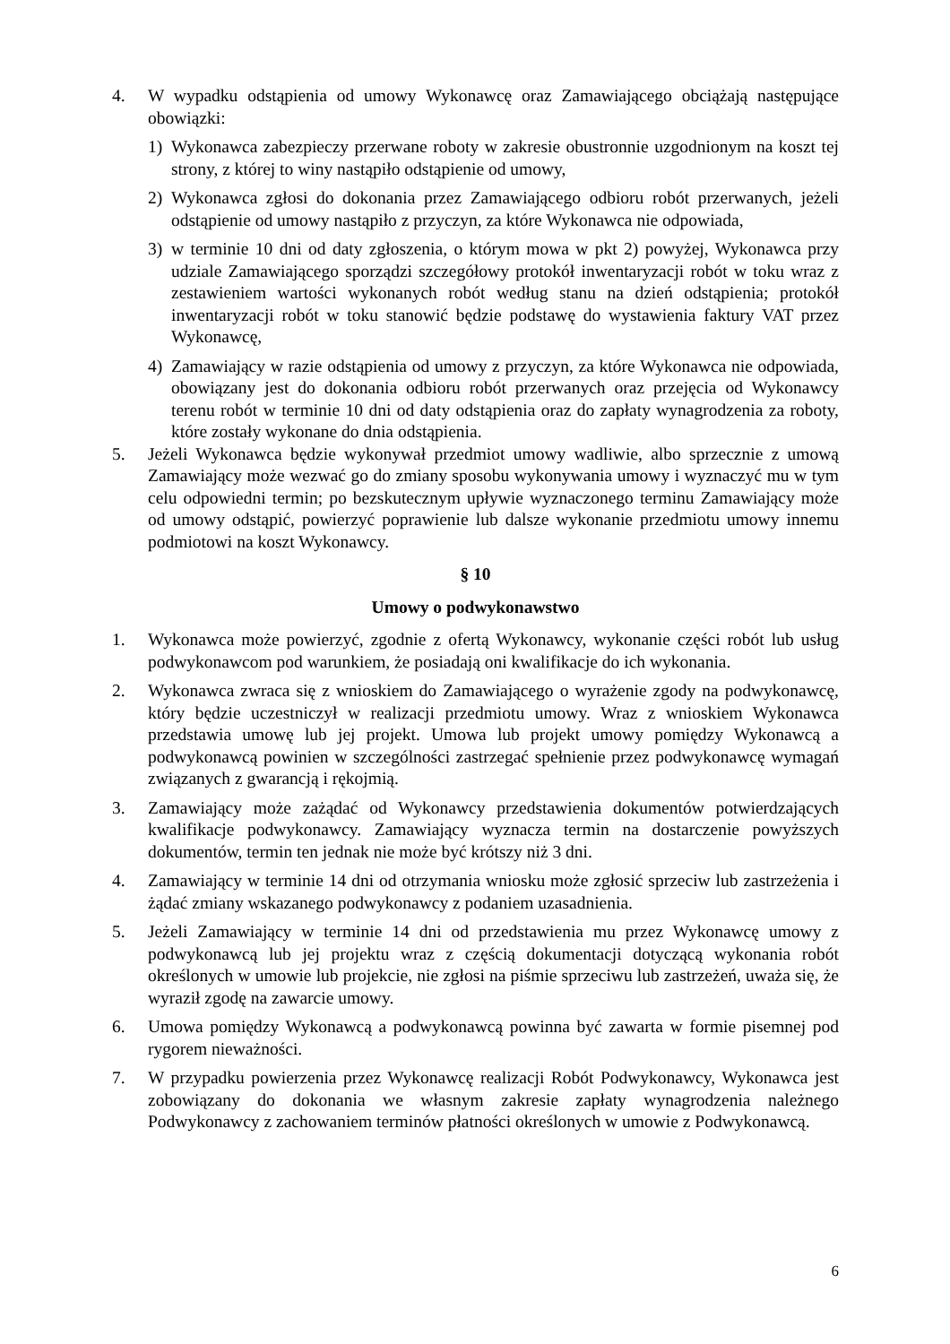4. W wypadku odstąpienia od umowy Wykonawcę oraz Zamawiającego obciążają następujące obowiązki:
1) Wykonawca zabezpieczy przerwane roboty w zakresie obustronnie uzgodnionym na koszt tej strony, z której to winy nastąpiło odstąpienie od umowy,
2) Wykonawca zgłosi do dokonania przez Zamawiającego odbioru robót przerwanych, jeżeli odstąpienie od umowy nastąpiło z przyczyn, za które Wykonawca nie odpowiada,
3) w terminie 10 dni od daty zgłoszenia, o którym mowa w pkt 2) powyżej, Wykonawca przy udziale Zamawiającego sporządzi szczegółowy protokół inwentaryzacji robót w toku wraz z zestawieniem wartości wykonanych robót według stanu na dzień odstąpienia; protokół inwentaryzacji robót w toku stanowić będzie podstawę do wystawienia faktury VAT przez Wykonawcę,
4) Zamawiający w razie odstąpienia od umowy z przyczyn, za które Wykonawca nie odpowiada, obowiązany jest do dokonania odbioru robót przerwanych oraz przejęcia od Wykonawcy terenu robót w terminie 10 dni od daty odstąpienia oraz do zapłaty wynagrodzenia za roboty, które zostały wykonane do dnia odstąpienia.
5. Jeżeli Wykonawca będzie wykonywał przedmiot umowy wadliwie, albo sprzecznie z umową Zamawiający może wezwać go do zmiany sposobu wykonywania umowy i wyznaczyć mu w tym celu odpowiedni termin; po bezskutecznym upływie wyznaczonego terminu Zamawiający może od umowy odstąpić, powierzyć poprawienie lub dalsze wykonanie przedmiotu umowy innemu podmiotowi na koszt Wykonawcy.
§ 10
Umowy o podwykonawstwo
1. Wykonawca może powierzyć, zgodnie z ofertą Wykonawcy, wykonanie części robót lub usług podwykonawcom pod warunkiem, że posiadają oni kwalifikacje do ich wykonania.
2. Wykonawca zwraca się z wnioskiem do Zamawiającego o wyrażenie zgody na podwykonawcę, który będzie uczestniczył w realizacji przedmiotu umowy. Wraz z wnioskiem Wykonawca przedstawia umowę lub jej projekt. Umowa lub projekt umowy pomiędzy Wykonawcą a podwykonawcą powinien w szczególności zastrzegać spełnienie przez podwykonawcę wymagań związanych z gwarancją i rękojmią.
3. Zamawiający może zażądać od Wykonawcy przedstawienia dokumentów potwierdzających kwalifikacje podwykonawcy. Zamawiający wyznacza termin na dostarczenie powyższych dokumentów, termin ten jednak nie może być krótszy niż 3 dni.
4. Zamawiający w terminie 14 dni od otrzymania wniosku może zgłosić sprzeciw lub zastrzeżenia i żądać zmiany wskazanego podwykonawcy z podaniem uzasadnienia.
5. Jeżeli Zamawiający w terminie 14 dni od przedstawienia mu przez Wykonawcę umowy z podwykonawcą lub jej projektu wraz z częścią dokumentacji dotyczącą wykonania robót określonych w umowie lub projekcie, nie zgłosi na piśmie sprzeciwu lub zastrzeżeń, uważa się, że wyraził zgodę na zawarcie umowy.
6. Umowa pomiędzy Wykonawcą a podwykonawcą powinna być zawarta w formie pisemnej pod rygorem nieważności.
7. W przypadku powierzenia przez Wykonawcę realizacji Robót Podwykonawcy, Wykonawca jest zobowiązany do dokonania we własnym zakresie zapłaty wynagrodzenia należnego Podwykonawcy z zachowaniem terminów płatności określonych w umowie z Podwykonawcą.
6